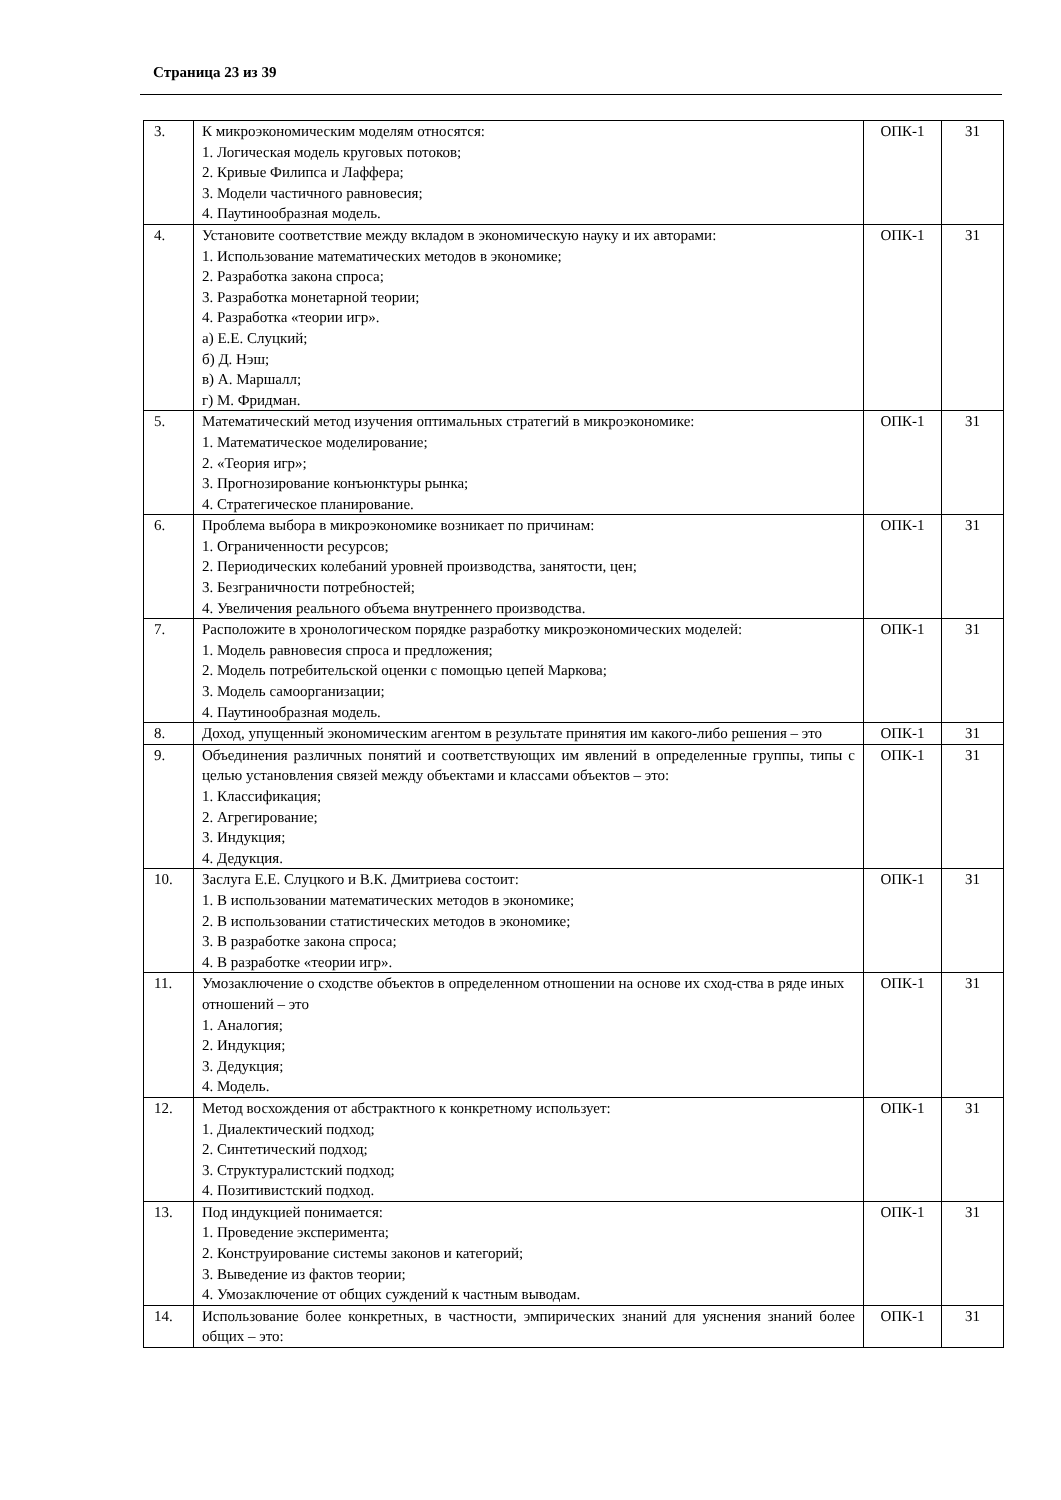Страница 23 из 39
| 3. | К микроэкономическим моделям относятся: 1. Логическая модель круговых потоков; 2. Кривые Филипса и Лаффера; 3. Модели частичного равновесия; 4. Паутинообразная модель. | ОПК-1 | З1 |
| 4. | Установите соответствие между вкладом в экономическую науку и их авторами: 1. Использование математических методов в экономике; 2. Разработка закона спроса; 3. Разработка монетарной теории; 4. Разработка «теории игр». а) Е.Е. Слуцкий; б) Д. Нэш; в) А. Маршалл; г) М. Фридман. | ОПК-1 | З1 |
| 5. | Математический метод изучения оптимальных стратегий в микроэкономике: 1. Математическое моделирование; 2. «Теория игр»; 3. Прогнозирование конъюнктуры рынка; 4. Стратегическое планирование. | ОПК-1 | З1 |
| 6. | Проблема выбора в микроэкономике возникает по причинам: 1. Ограниченности ресурсов; 2. Периодических колебаний уровней производства, занятости, цен; 3. Безграничности потребностей; 4. Увеличения реального объема внутреннего производства. | ОПК-1 | З1 |
| 7. | Расположите в хронологическом порядке разработку микроэкономических моделей: 1. Модель равновесия спроса и предложения; 2. Модель потребительской оценки с помощью цепей Маркова; 3. Модель самоорганизации; 4. Паутинообразная модель. | ОПК-1 | З1 |
| 8. | Доход, упущенный экономическим агентом в результате принятия им какого-либо решения – это | ОПК-1 | З1 |
| 9. | Объединения различных понятий и соответствующих им явлений в определенные группы, типы с целью установления связей между объектами и классами объектов – это: 1. Классификация; 2. Агрегирование; 3. Индукция; 4. Дедукция. | ОПК-1 | З1 |
| 10. | Заслуга Е.Е. Слуцкого и В.К. Дмитриева состоит: 1. В использовании математических методов в экономике; 2. В использовании статистических методов в экономике; 3. В разработке закона спроса; 4. В разработке «теории игр». | ОПК-1 | З1 |
| 11. | Умозаключение о сходстве объектов в определенном отношении на основе их сход-ства в ряде иных отношений – это 1. Аналогия; 2. Индукция; 3. Дедукция; 4. Модель. | ОПК-1 | З1 |
| 12. | Метод восхождения от абстрактного к конкретному использует: 1. Диалектический подход; 2. Синтетический подход; 3. Структуралистский подход; 4. Позитивистский подход. | ОПК-1 | З1 |
| 13. | Под индукцией понимается: 1. Проведение эксперимента; 2. Конструирование системы законов и категорий; 3. Выведение из фактов теории; 4. Умозаключение от общих суждений к частным выводам. | ОПК-1 | З1 |
| 14. | Использование более конкретных, в частности, эмпирических знаний для уяснения знаний более общих – это: | ОПК-1 | З1 |